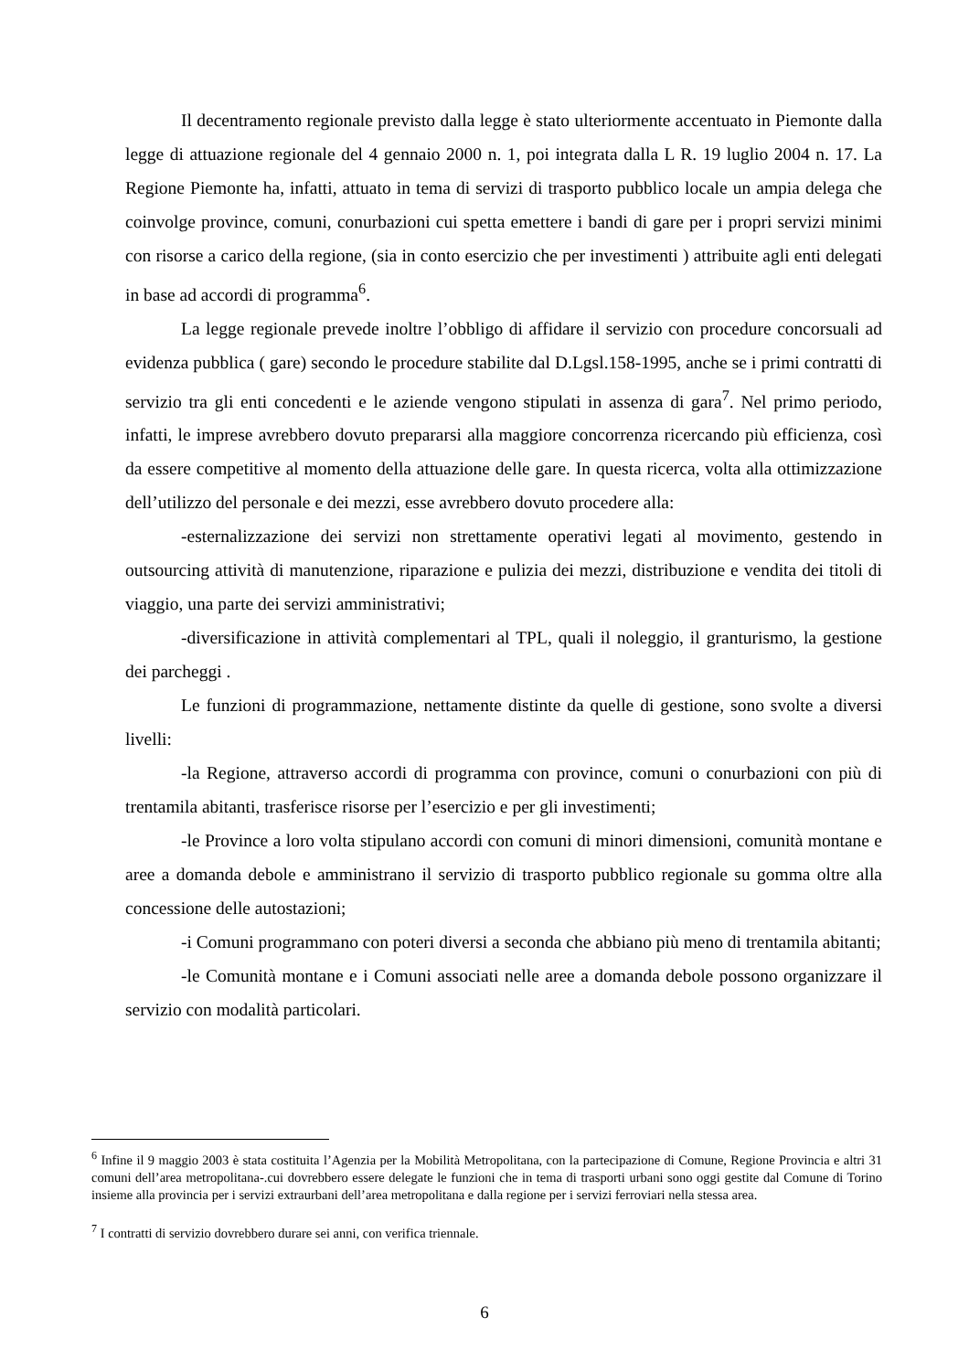Il decentramento regionale previsto dalla legge è stato ulteriormente accentuato in Piemonte dalla legge di attuazione regionale del 4 gennaio 2000 n. 1, poi integrata dalla L R. 19 luglio 2004 n. 17. La Regione Piemonte ha, infatti, attuato in tema di servizi di trasporto pubblico locale un ampia delega che coinvolge province, comuni, conurbazioni cui spetta emettere i bandi di gare per i propri servizi minimi con risorse a carico della regione, (sia in conto esercizio che per investimenti ) attribuite agli enti delegati in base ad accordi di programma<sup>6</sup>.
La legge regionale prevede inoltre l’obbligo di affidare il servizio con procedure concorsuali ad evidenza pubblica ( gare) secondo le procedure stabilite dal D.Lgsl.158-1995, anche se i primi contratti di servizio tra gli enti concedenti e le aziende vengono stipulati in assenza di gara<sup>7</sup>. Nel primo periodo, infatti, le imprese avrebbero dovuto prepararsi alla maggiore concorrenza ricercando più efficienza, così da essere competitive al momento della attuazione delle gare. In questa ricerca, volta alla ottimizzazione dell’utilizzo del personale e dei mezzi, esse avrebbero dovuto procedere alla:
-esternalizzazione dei servizi non strettamente operativi legati al movimento, gestendo in outsourcing attività di manutenzione, riparazione e pulizia dei mezzi, distribuzione e vendita dei titoli di viaggio, una parte dei servizi amministrativi;
-diversificazione in attività complementari al TPL, quali il noleggio, il granturismo, la gestione dei parcheggi .
Le funzioni di programmazione, nettamente distinte da quelle di gestione, sono svolte a diversi livelli:
-la Regione, attraverso accordi di programma con province, comuni o conurbazioni con più di trentamila abitanti, trasferisce risorse per l’esercizio e per gli investimenti;
-le Province a loro volta stipulano accordi con comuni di minori dimensioni, comunità montane e aree a domanda debole e amministrano il servizio di trasporto pubblico regionale su gomma oltre alla concessione delle autostazioni;
-i Comuni programmano con poteri diversi a seconda che abbiano più meno di trentamila abitanti;
-le Comunità montane e i Comuni associati nelle aree a domanda debole possono organizzare il servizio con modalità particolari.
<sup>6</sup> Infine il 9 maggio 2003 è stata costituita l’Agenzia per la Mobilità Metropolitana, con la partecipazione di Comune, Regione Provincia e altri 31 comuni dell’area metropolitana-.cui dovrebbero essere delegate le funzioni che in tema di trasporti urbani sono oggi gestite dal Comune di Torino insieme alla provincia per i servizi extraurbani dell’area metropolitana e dalla regione per i servizi ferroviari nella stessa area.
<sup>7</sup> I contratti di servizio dovrebbero durare sei anni, con verifica triennale.
6